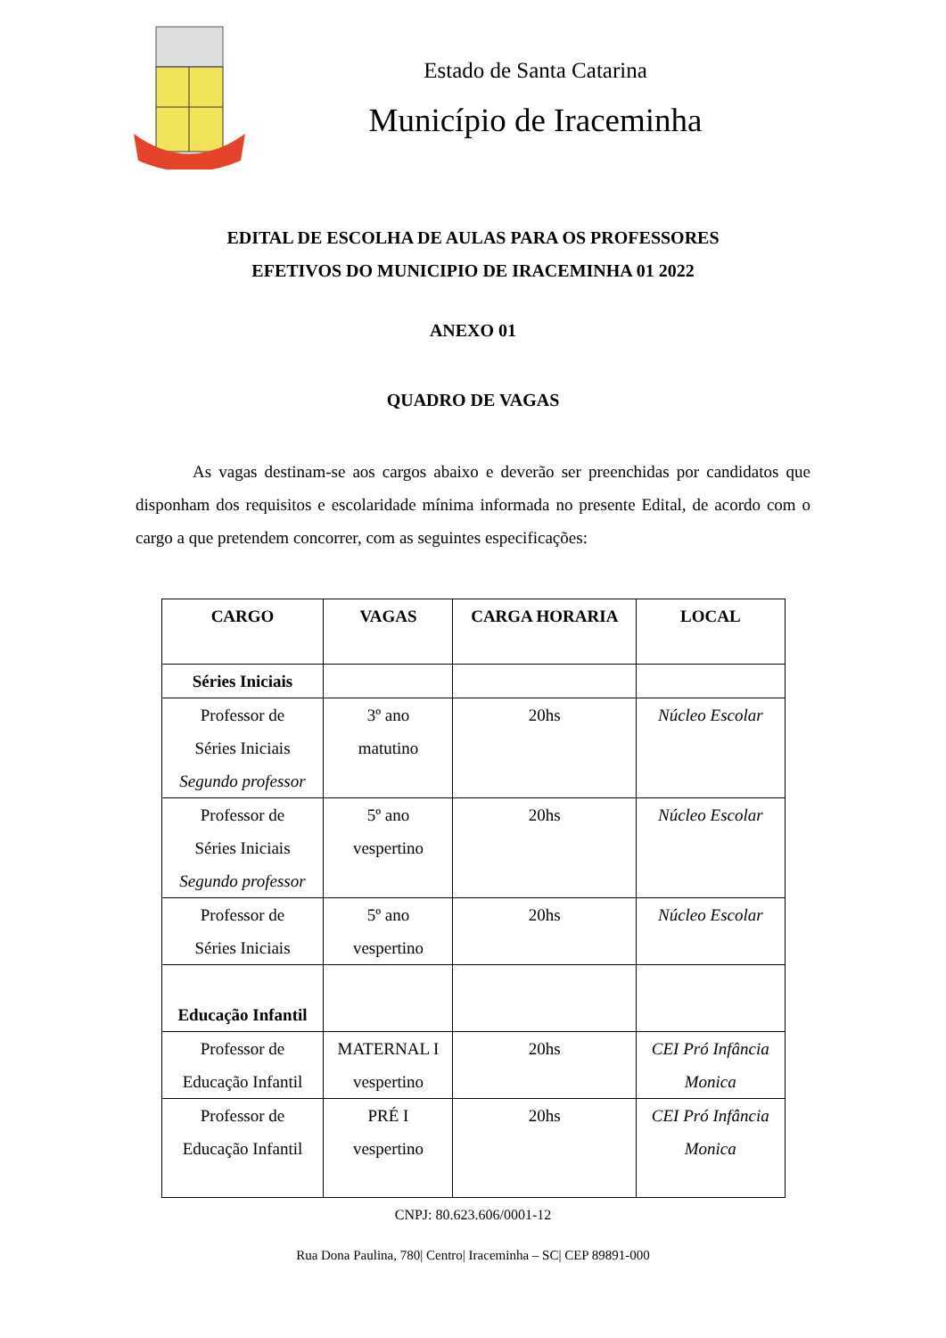Estado de Santa Catarina
Município de Iraceminha
EDITAL DE ESCOLHA DE AULAS PARA OS PROFESSORES
EFETIVOS DO MUNICIPIO DE IRACEMINHA 01 2022
ANEXO 01
QUADRO DE VAGAS
As vagas destinam-se aos cargos abaixo e deverão ser preenchidas por candidatos que disponham dos requisitos e escolaridade mínima informada no presente Edital, de acordo com o cargo a que pretendem concorrer, com as seguintes especificações:
| CARGO | VAGAS | CARGA HORARIA | LOCAL |
| --- | --- | --- | --- |
| Séries Iniciais | | | |
| Professor de Séries Iniciais Segundo professor | 3º ano matutino | 20hs | Núcleo Escolar |
| Professor de Séries Iniciais Segundo professor | 5º ano vespertino | 20hs | Núcleo Escolar |
| Professor de Séries Iniciais | 5º ano vespertino | 20hs | Núcleo Escolar |
| Educação Infantil | | | |
| Professor de Educação Infantil | MATERNAL I vespertino | 20hs | CEI Pró Infância Monica |
| Professor de Educação Infantil | PRÉ I vespertino | 20hs | CEI Pró Infância Monica |
CNPJ: 80.623.606/0001-12
Rua Dona Paulina, 780| Centro| Iraceminha – SC| CEP 89891-000